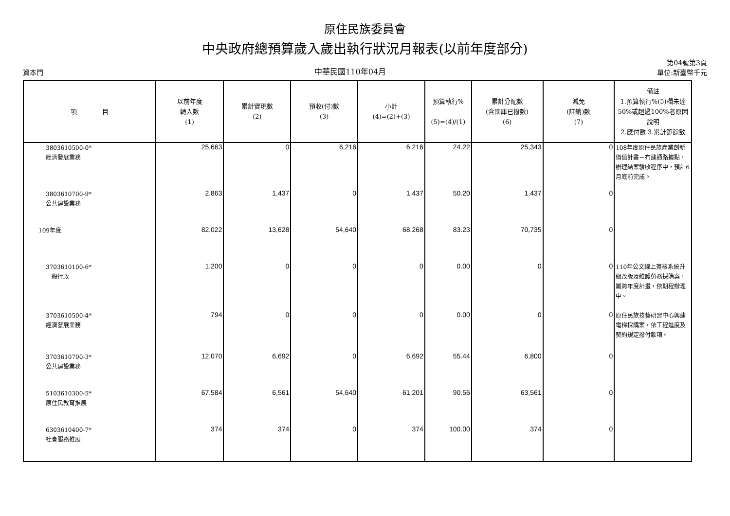原住民族委員會
中央政府總預算歲入歲出執行狀況月報表(以前年度部分)
資本門
中華民國110年04月
第04號第3頁
單位:新臺幣千元
| 項 目 | 以前年度 轉入數 (1) | 累計實現數 (2) | 預收(付)數 (3) | 小計 (4)=(2)+(3) | 預算執行% (5)=(4)/(1) | 累計分配數 (含國庫已撥數) (6) | 減免 (註銷)數 (7) | 備註 1.預算執行%(5)欄未達50%或超過100%者原因說明 2.應付數 3.累計節餘數 |
| --- | --- | --- | --- | --- | --- | --- | --- | --- |
| 3803610500-0* 經濟發展業務 | 25,663 | 0 | 6,216 | 6,216 | 24.22 | 25,343 | 0 | 108年度原住民族產業創新價值計畫－布建通路據點，辦理結案驗收程序中，預計6月底前完成。 |
| 3803610700-9* 公共建設業務 | 2,863 | 1,437 | 0 | 1,437 | 50.20 | 1,437 | 0 | |
| 109年度 | 82,022 | 13,628 | 54,640 | 68,268 | 83.23 | 70,735 | 0 | |
| 3703610100-6* 一般行政 | 1,200 | 0 | 0 | 0 | 0.00 | 0 | 0 | 110年公文線上簽核系統升級改版及維護勞務採購案，屬跨年度計畫，依期程辦理中。 |
| 3703610500-4* 經濟發展業務 | 794 | 0 | 0 | 0 | 0.00 | 0 | 0 | 原住民族技藝研習中心興建電梯採購案，依工程進度及契約規定撥付款項。 |
| 3703610700-3* 公共建設業務 | 12,070 | 6,692 | 0 | 6,692 | 55.44 | 6,800 | 0 | |
| 5103610300-5* 原住民教育推展 | 67,584 | 6,561 | 54,640 | 61,201 | 90.56 | 63,561 | 0 | |
| 6303610400-7* 社會服務推展 | 374 | 374 | 0 | 374 | 100.00 | 374 | 0 | |